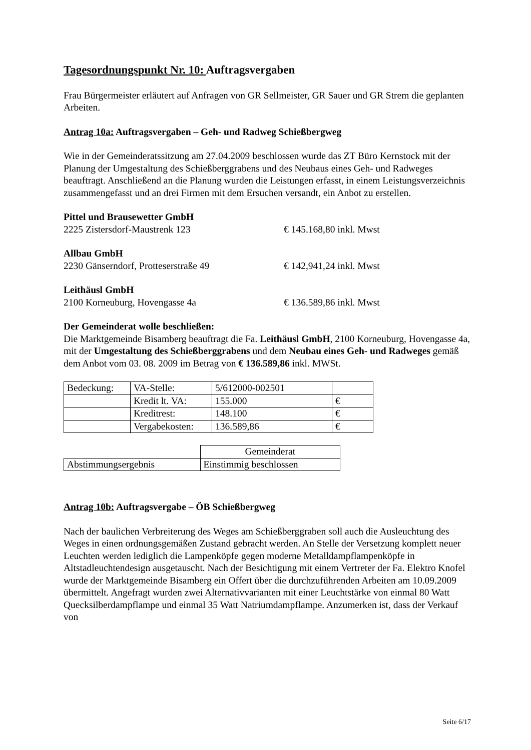Tagesordnungspunkt Nr. 10: Auftragsvergaben
Frau Bürgermeister erläutert auf Anfragen von GR Sellmeister, GR Sauer und GR Strem die geplanten Arbeiten.
Antrag 10a: Auftragsvergaben – Geh- und Radweg Schießbergweg
Wie in der Gemeinderatssitzung am 27.04.2009 beschlossen wurde das ZT Büro Kernstock mit der Planung der Umgestaltung des Schießberggrabens und des Neubaus eines Geh- und Radweges beauftragt. Anschließend an die Planung wurden die Leistungen erfasst, in einem Leistungsverzeichnis zusammengefasst und an drei Firmen mit dem Ersuchen versandt, ein Anbot zu erstellen.
Pittel und Brausewetter GmbH
2225 Zistersdorf-Maustrenk 123 € 145.168,80 inkl. Mwst
Allbau GmbH
2230 Gänserndorf, Protteserstraße 49 € 142,941,24 inkl. Mwst
Leithäusl GmbH
2100 Korneuburg, Hovengasse 4a € 136.589,86 inkl. Mwst
Der Gemeinderat wolle beschließen:
Die Marktgemeinde Bisamberg beauftragt die Fa. Leithäusl GmbH, 2100 Korneuburg, Hovengasse 4a, mit der Umgestaltung des Schießberggrabens und dem Neubau eines Geh- und Radweges gemäß dem Anbot vom 03. 08. 2009 im Betrag von € 136.589,86 inkl. MWSt.
| Bedeckung: | VA-Stelle: | 5/612000-002501 | |
| | Kredit lt. VA: | 155.000 | € |
| | Kreditrest: | 148.100 | € |
| | Vergabekosten: | 136.589,86 | € |
| | Gemeinderat |
| Abstimmungsergebnis | Einstimmig beschlossen |
Antrag 10b: Auftragsvergabe – ÖB Schießbergweg
Nach der baulichen Verbreiterung des Weges am Schießberggraben soll auch die Ausleuchtung des Weges in einen ordnungsgemäßen Zustand gebracht werden. An Stelle der Versetzung komplett neuer Leuchten werden lediglich die Lampenköpfe gegen moderne Metalldampflampenköpfe in Altstadleuchtendesign ausgetauscht. Nach der Besichtigung mit einem Vertreter der Fa. Elektro Knofel wurde der Marktgemeinde Bisamberg ein Offert über die durchzuführenden Arbeiten am 10.09.2009 übermittelt. Angefragt wurden zwei Alternativvarianten mit einer Leuchtstärke von einmal 80 Watt Quecksilberdampflampe und einmal 35 Watt Natriumdampflampe. Anzumerken ist, dass der Verkauf von
Seite 6/17